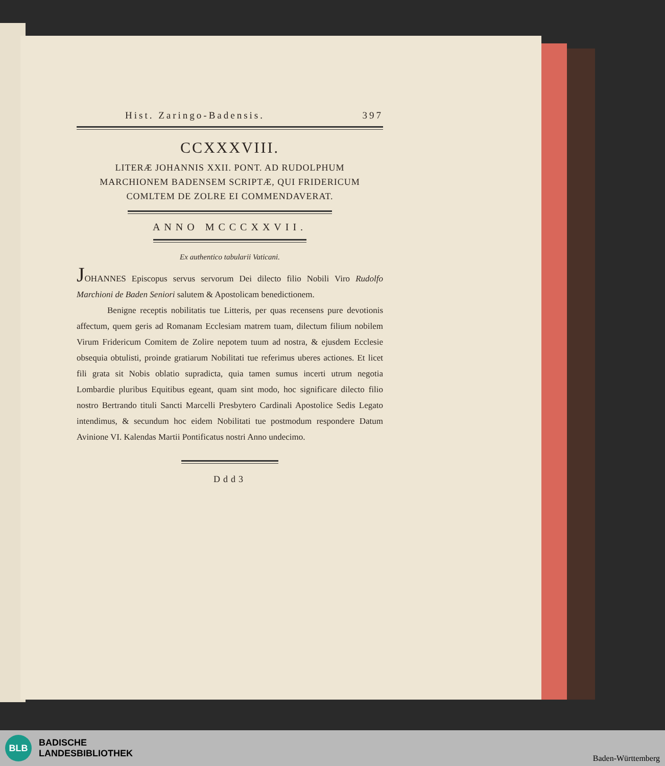Hist. Zaringo-Badensis. 397
CCXXXVIII.
LITERÆ JOHANNIS XXII. PONT. AD RUDOLPHUM
MARCHIONEM BADENSEM SCRIPTÆ, QUI FRIDERICUM
COMLTEM DE ZOLRE EI COMMENDAVERAT.
ANNO MCCCXXVII.
Ex authentico tabularii Vaticani.
JOHANNES Episcopus servus servorum Dei dilecto filio Nobili Viro Rudolfo Marchioni de Baden Seniori salutem & Apostolicam benedictionem.
Benigne receptis nobilitatis tue Litteris, per quas recensens pure devotionis affectum, quem geris ad Romanam Ecclesiam matrem tuam, dilectum filium nobilem Virum Fridericum Comitem de Zolire nepotem tuum ad nostra, & ejusdem Ecclesie obsequia obtulisti, proinde gratiarum Nobilitati tue referimus uberes actiones. Et licet fili grata sit Nobis oblatio supradicta, quia tamen sumus incerti utrum negotia Lombardie pluribus Equitibus egeant, quam sint modo, hoc significare dilecto filio nostro Bertrando tituli Sancti Marcelli Presbytero Cardinali Apostolice Sedis Legato intendimus, & secundum hoc eidem Nobilitati tue postmodum respondere Datum Avinione VI. Kalendas Martii Pontificatus nostri Anno undecimo.
Ddd3
BLB
BADISCHE
LANDESBIBLIOTHEK
Baden-Württemberg